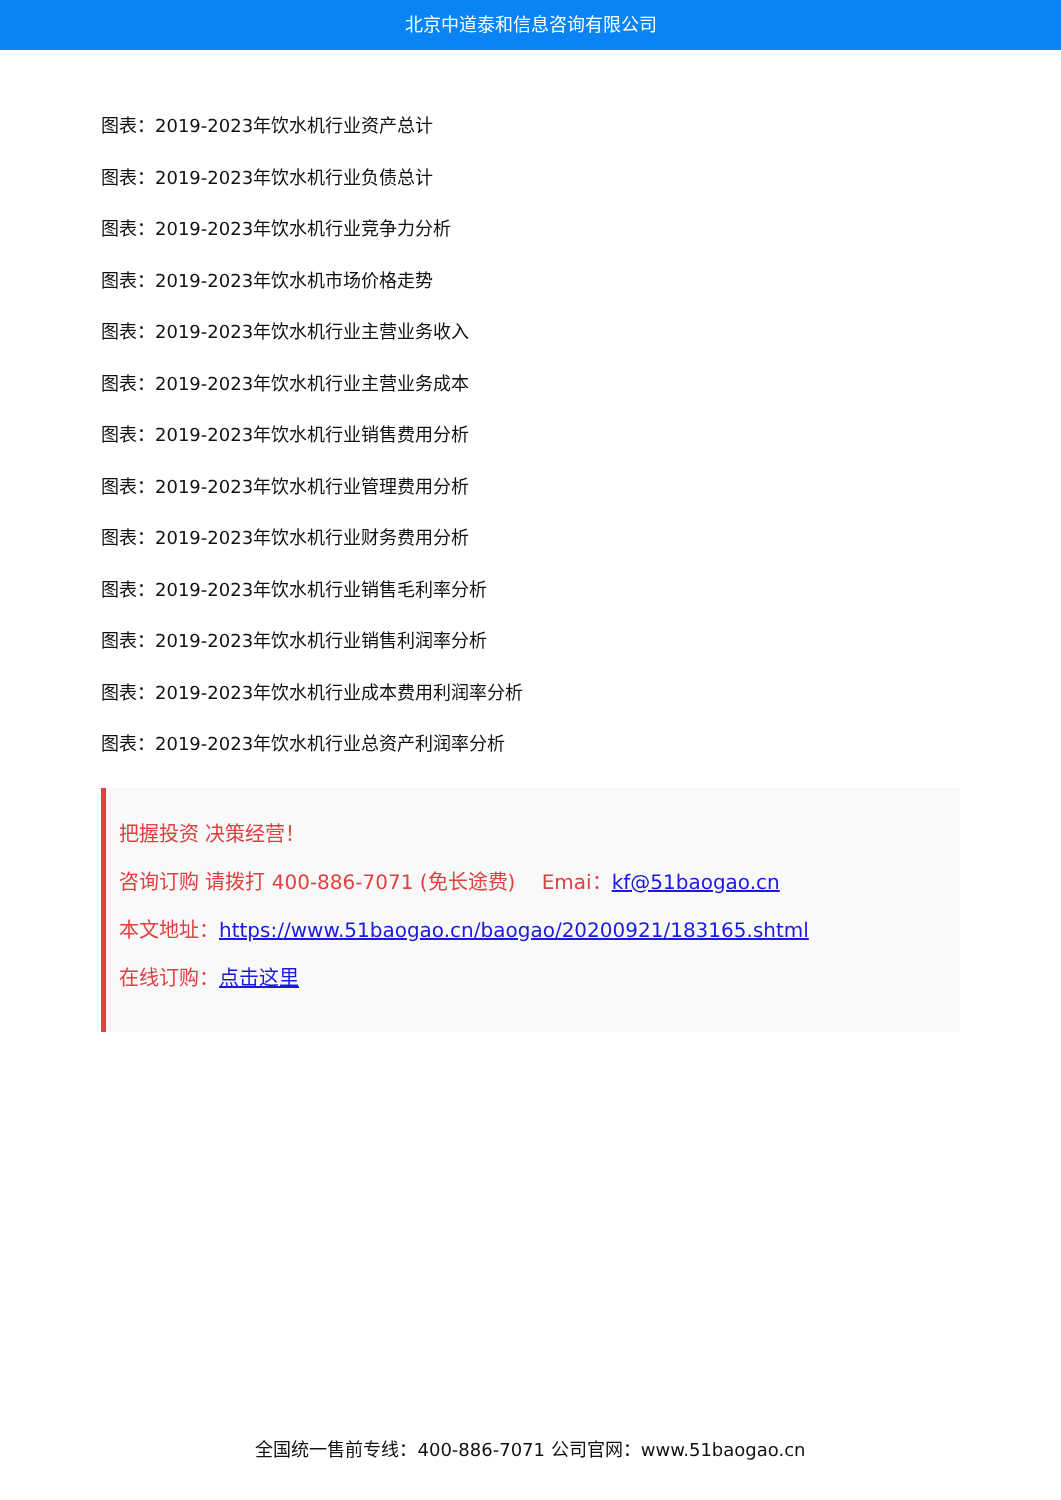北京中道泰和信息咨询有限公司
图表：2019-2023年饮水机行业资产总计
图表：2019-2023年饮水机行业负债总计
图表：2019-2023年饮水机行业竞争力分析
图表：2019-2023年饮水机市场价格走势
图表：2019-2023年饮水机行业主营业务收入
图表：2019-2023年饮水机行业主营业务成本
图表：2019-2023年饮水机行业销售费用分析
图表：2019-2023年饮水机行业管理费用分析
图表：2019-2023年饮水机行业财务费用分析
图表：2019-2023年饮水机行业销售毛利率分析
图表：2019-2023年饮水机行业销售利润率分析
图表：2019-2023年饮水机行业成本费用利润率分析
图表：2019-2023年饮水机行业总资产利润率分析
把握投资 决策经营！
咨询订购 请拨打 400-886-7071 (免长途费)　 Emai：kf@51baogao.cn
本文地址：https://www.51baogao.cn/baogao/20200921/183165.shtml
在线订购：点击这里
全国统一售前专线：400-886-7071 公司官网：www.51baogao.cn